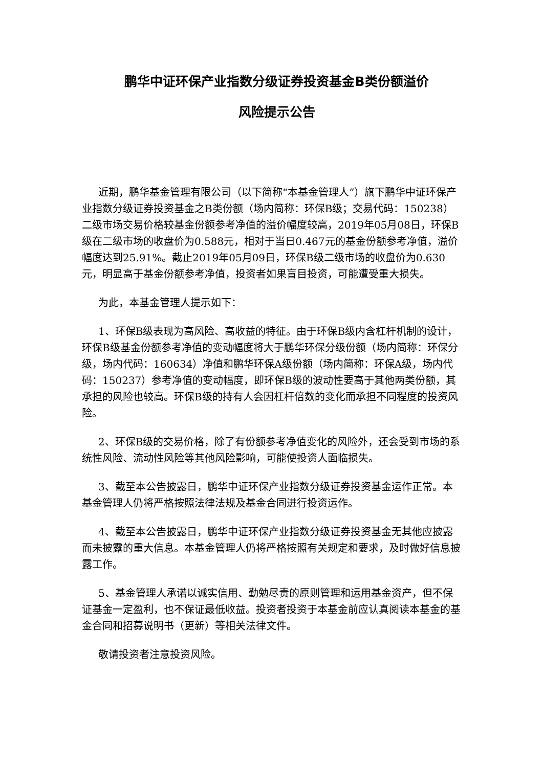鹏华中证环保产业指数分级证券投资基金B类份额溢价
风险提示公告
近期，鹏华基金管理有限公司（以下简称“本基金管理人”）旗下鹏华中证环保产业指数分级证券投资基金之B类份额（场内简称：环保B级；交易代码：150238）二级市场交易价格较基金份额参考净值的溢价幅度较高，2019年05月08日，环保B级在二级市场的收盘价为0.588元，相对于当日0.467元的基金份额参考净值，溢价幅度达到25.91%。截止2019年05月09日，环保B级二级市场的收盘价为0.630元，明显高于基金份额参考净值，投资者如果盲目投资，可能遭受重大损失。
为此，本基金管理人提示如下：
1、环保B级表现为高风险、高收益的特征。由于环保B级内含杠杆机制的设计，环保B级基金份额参考净值的变动幅度将大于鹏华环保分级份额（场内简称：环保分级，场内代码：160634）净值和鹏华环保A级份额（场内简称：环保A级，场内代码：150237）参考净值的变动幅度，即环保B级的波动性要高于其他两类份额，其承担的风险也较高。环保B级的持有人会因杠杆倍数的变化而承担不同程度的投资风险。
2、环保B级的交易价格，除了有份额参考净值变化的风险外，还会受到市场的系统性风险、流动性风险等其他风险影响，可能使投资人面临损失。
3、截至本公告披露日，鹏华中证环保产业指数分级证券投资基金运作正常。本基金管理人仍将严格按照法律法规及基金合同进行投资运作。
4、截至本公告披露日，鹏华中证环保产业指数分级证券投资基金无其他应披露而未披露的重大信息。本基金管理人仍将严格按照有关规定和要求，及时做好信息披露工作。
5、基金管理人承诺以诚实信用、勤勉尽责的原则管理和运用基金资产，但不保证基金一定盈利，也不保证最低收益。投资者投资于本基金前应认真阅读本基金的基金合同和招募说明书（更新）等相关法律文件。
敬请投资者注意投资风险。